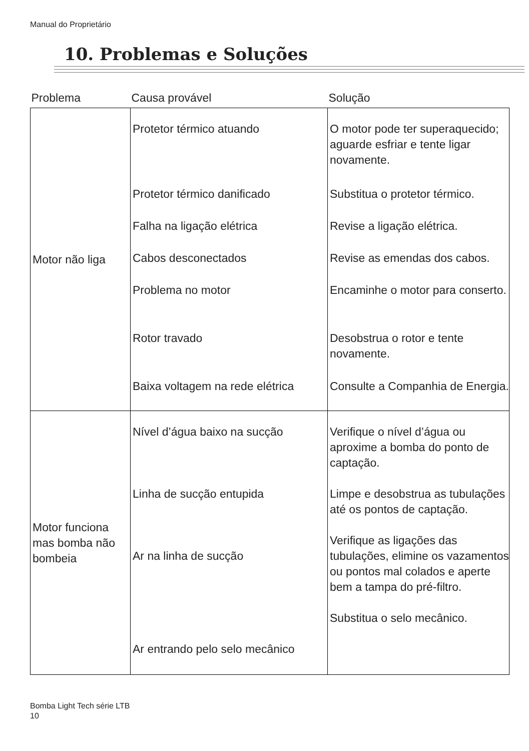Manual do Proprietário
10. Problemas e Soluções
| Problema | Causa provável | Solução |
| --- | --- | --- |
| Motor não liga | Protetor térmico atuando | O motor pode ter superaquecido; aguarde esfriar e tente ligar novamente. |
| | Protetor térmico danificado | Substitua o protetor térmico. |
| | Falha na ligação elétrica | Revise a ligação elétrica. |
| | Cabos desconectados | Revise as emendas dos cabos. |
| | Problema no motor | Encaminhe o motor para conserto. |
| | Rotor travado | Desobstrua o rotor e tente novamente. |
| | Baixa voltagem na rede elétrica | Consulte a Companhia de Energia. |
| Motor funciona mas bomba não bombeia | Nível d’água baixo na sucção Linha de sucção entupida Ar na linha de sucção Ar entrando pelo selo mecânico | Verifique o nível d’água ou aproxime a bomba do ponto de captação. Limpe e desobstrua as tubulações até os pontos de captação. Verifique as ligações das tubulações, elimine os vazamentos ou pontos mal colados e aperte bem a tampa do pré-filtro. Substitua o selo mecânico. |
Bomba Light Tech série LTB
10